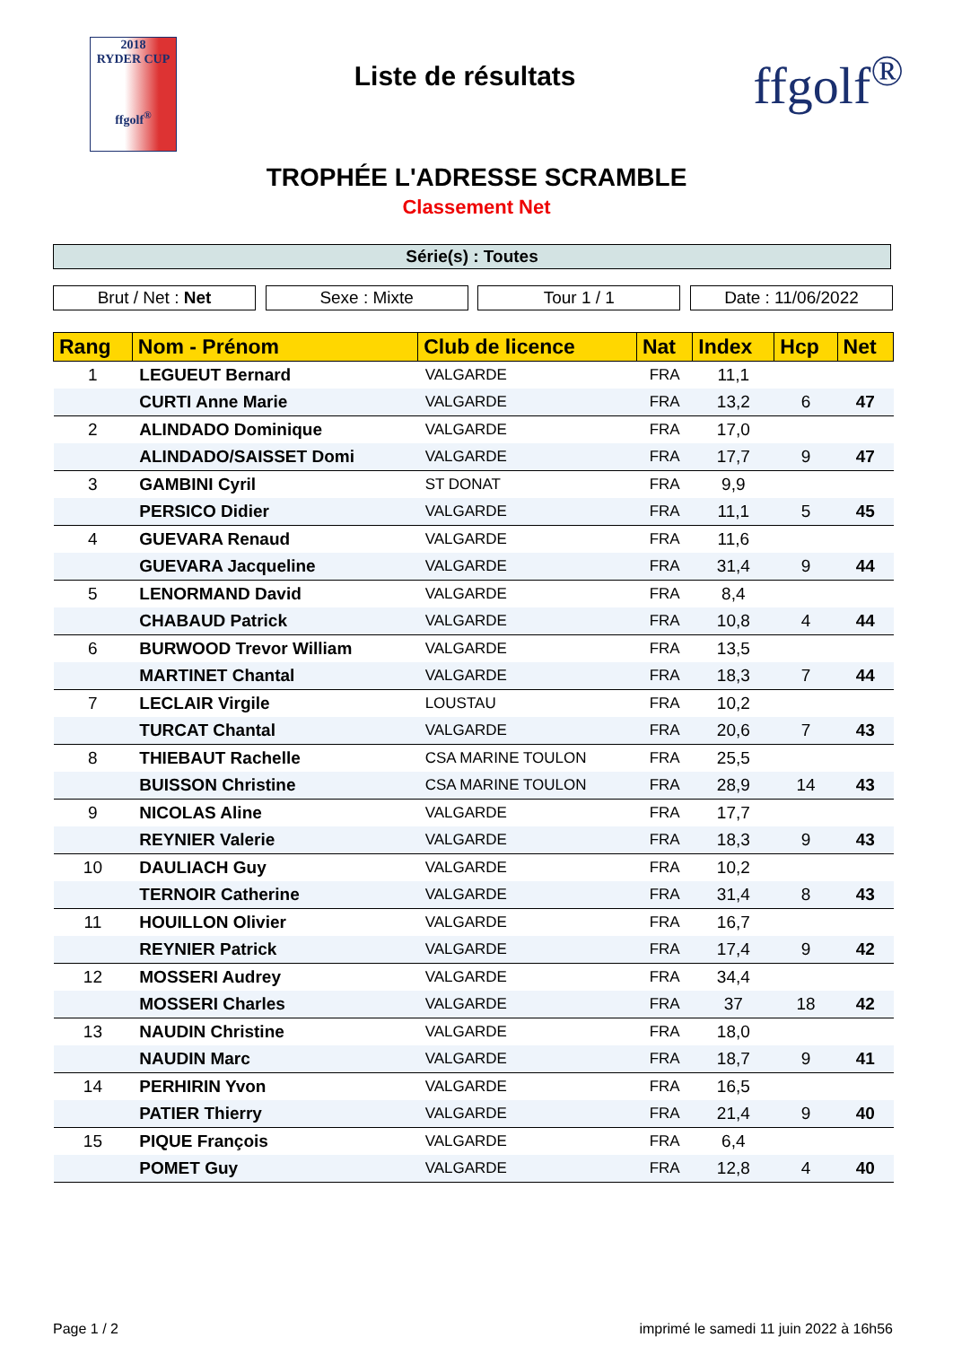2018
RYDER CUP
ffgolf<sup>®</sup>
Liste de résultats
ffgolf<sup>®</sup>
TROPHÉE L'ADRESSE SCRAMBLE
Classement Net
Série(s) : Toutes
Brut / Net : Net Sexe : Mixte Tour 1 / 1 Date : 11/06/2022
| Rang | Nom - Prénom | Club de licence | Nat | Index | Hcp | Net |
| --- | --- | --- | --- | --- | --- | --- |
| 1 | LEGUEUT Bernard | VALGARDE | FRA | 11,1 | | |
| | CURTI Anne Marie | VALGARDE | FRA | 13,2 | 6 | 47 |
| 2 | ALINDADO Dominique | VALGARDE | FRA | 17,0 | | |
| | ALINDADO/SAISSET Domi | VALGARDE | FRA | 17,7 | 9 | 47 |
| 3 | GAMBINI Cyril | ST DONAT | FRA | 9,9 | | |
| | PERSICO Didier | VALGARDE | FRA | 11,1 | 5 | 45 |
| 4 | GUEVARA Renaud | VALGARDE | FRA | 11,6 | | |
| | GUEVARA Jacqueline | VALGARDE | FRA | 31,4 | 9 | 44 |
| 5 | LENORMAND David | VALGARDE | FRA | 8,4 | | |
| | CHABAUD Patrick | VALGARDE | FRA | 10,8 | 4 | 44 |
| 6 | BURWOOD Trevor William | VALGARDE | FRA | 13,5 | | |
| | MARTINET Chantal | VALGARDE | FRA | 18,3 | 7 | 44 |
| 7 | LECLAIR Virgile | LOUSTAU | FRA | 10,2 | | |
| | TURCAT Chantal | VALGARDE | FRA | 20,6 | 7 | 43 |
| 8 | THIEBAUT Rachelle | CSA MARINE TOULON | FRA | 25,5 | | |
| | BUISSON Christine | CSA MARINE TOULON | FRA | 28,9 | 14 | 43 |
| 9 | NICOLAS Aline | VALGARDE | FRA | 17,7 | | |
| | REYNIER Valerie | VALGARDE | FRA | 18,3 | 9 | 43 |
| 10 | DAULIACH Guy | VALGARDE | FRA | 10,2 | | |
| | TERNOIR Catherine | VALGARDE | FRA | 31,4 | 8 | 43 |
| 11 | HOUILLON Olivier | VALGARDE | FRA | 16,7 | | |
| | REYNIER Patrick | VALGARDE | FRA | 17,4 | 9 | 42 |
| 12 | MOSSERI Audrey | VALGARDE | FRA | 34,4 | | |
| | MOSSERI Charles | VALGARDE | FRA | 37 | 18 | 42 |
| 13 | NAUDIN Christine | VALGARDE | FRA | 18,0 | | |
| | NAUDIN Marc | VALGARDE | FRA | 18,7 | 9 | 41 |
| 14 | PERHIRIN Yvon | VALGARDE | FRA | 16,5 | | |
| | PATIER Thierry | VALGARDE | FRA | 21,4 | 9 | 40 |
| 15 | PIQUE François | VALGARDE | FRA | 6,4 | | |
| | POMET Guy | VALGARDE | FRA | 12,8 | 4 | 40 |
Page 1 / 2 imprimé le samedi 11 juin 2022 à 16h56